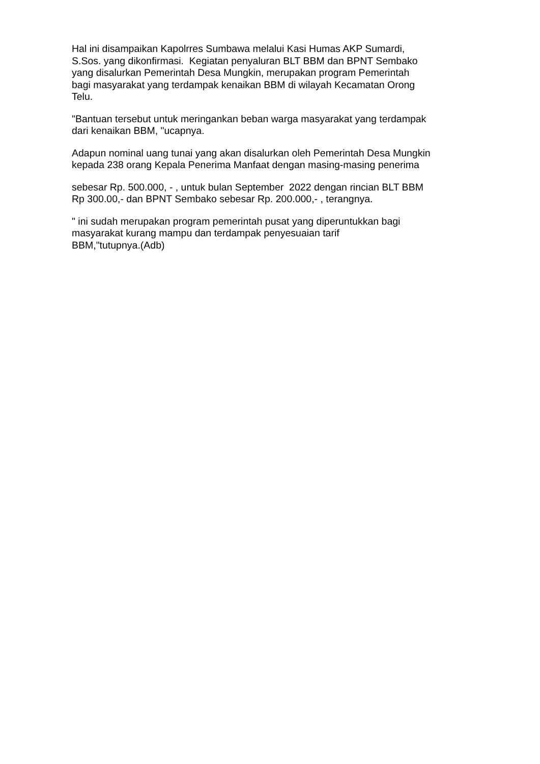Hal ini disampaikan Kapolrres Sumbawa melalui Kasi Humas AKP Sumardi,
S.Sos. yang dikonfirmasi. Kegiatan penyaluran BLT BBM dan BPNT Sembako
yang disalurkan Pemerintah Desa Mungkin, merupakan program Pemerintah
bagi masyarakat yang terdampak kenaikan BBM di wilayah Kecamatan Orong
Telu.
"Bantuan tersebut untuk meringankan beban warga masyarakat yang terdampak
dari kenaikan BBM, "ucapnya.
Adapun nominal uang tunai yang akan disalurkan oleh Pemerintah Desa Mungkin
kepada 238 orang Kepala Penerima Manfaat dengan masing-masing penerima
sebesar Rp. 500.000, - , untuk bulan September 2022 dengan rincian BLT BBM
Rp 300.00,- dan BPNT Sembako sebesar Rp. 200.000,- , terangnya.
" ini sudah merupakan program pemerintah pusat yang diperuntukkan bagi
masyarakat kurang mampu dan terdampak penyesuaian tarif
BBM,"tutupnya.(Adb)